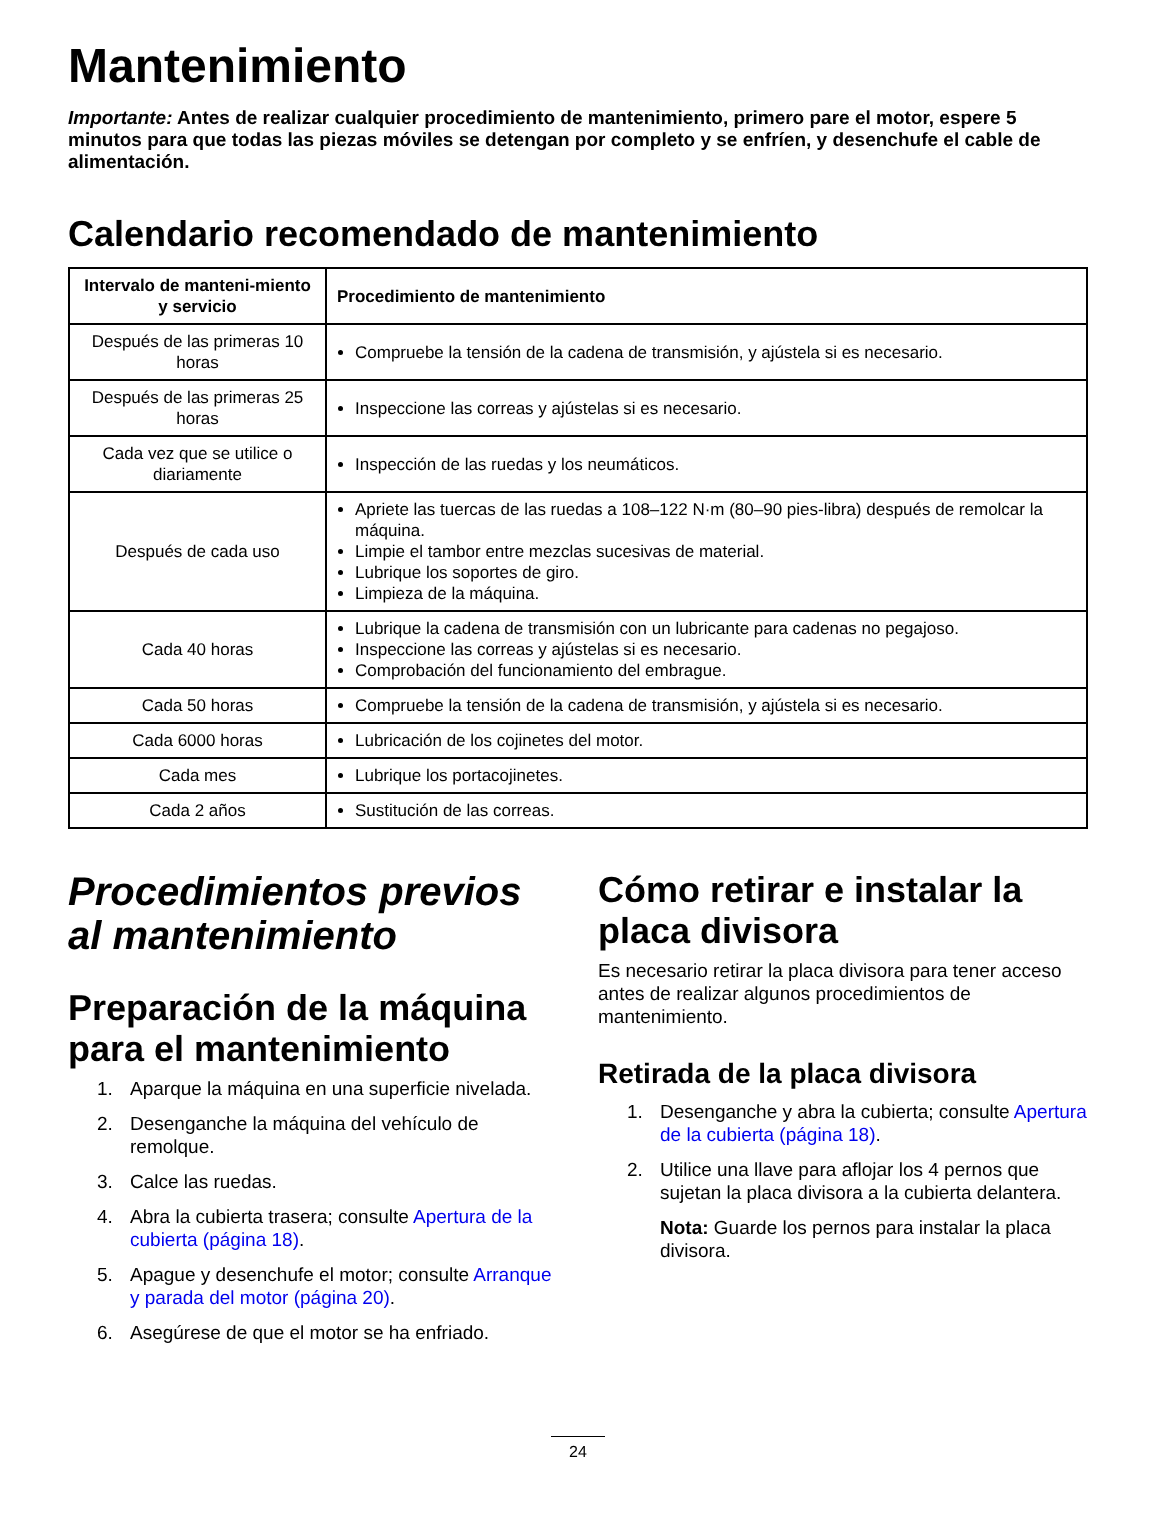Mantenimiento
Importante: Antes de realizar cualquier procedimiento de mantenimiento, primero pare el motor, espere 5 minutos para que todas las piezas móviles se detengan por completo y se enfríen, y desenchufe el cable de alimentación.
Calendario recomendado de mantenimiento
| Intervalo de manteni-miento y servicio | Procedimiento de mantenimiento |
| --- | --- |
| Después de las primeras 10 horas | Compruebe la tensión de la cadena de transmisión, y ajústela si es necesario. |
| Después de las primeras 25 horas | Inspeccione las correas y ajústelas si es necesario. |
| Cada vez que se utilice o diariamente | Inspección de las ruedas y los neumáticos. |
| Después de cada uso | Apriete las tuercas de las ruedas a 108–122 N·m (80–90 pies-libra) después de remolcar la máquina. Limpie el tambor entre mezclas sucesivas de material. Lubrique los soportes de giro. Limpieza de la máquina. |
| Cada 40 horas | Lubrique la cadena de transmisión con un lubricante para cadenas no pegajoso. Inspeccione las correas y ajústelas si es necesario. Comprobación del funcionamiento del embrague. |
| Cada 50 horas | Compruebe la tensión de la cadena de transmisión, y ajústela si es necesario. |
| Cada 6000 horas | Lubricación de los cojinetes del motor. |
| Cada mes | Lubrique los portacojinetes. |
| Cada 2 años | Sustitución de las correas. |
Procedimientos previos al mantenimiento
Preparación de la máquina para el mantenimiento
1. Aparque la máquina en una superficie nivelada.
2. Desenganche la máquina del vehículo de remolque.
3. Calce las ruedas.
4. Abra la cubierta trasera; consulte Apertura de la cubierta (página 18).
5. Apague y desenchufe el motor; consulte Arranque y parada del motor (página 20).
6. Asegúrese de que el motor se ha enfriado.
Cómo retirar e instalar la placa divisora
Es necesario retirar la placa divisora para tener acceso antes de realizar algunos procedimientos de mantenimiento.
Retirada de la placa divisora
1. Desenganche y abra la cubierta; consulte Apertura de la cubierta (página 18).
2. Utilice una llave para aflojar los 4 pernos que sujetan la placa divisora a la cubierta delantera.
Nota: Guarde los pernos para instalar la placa divisora.
24